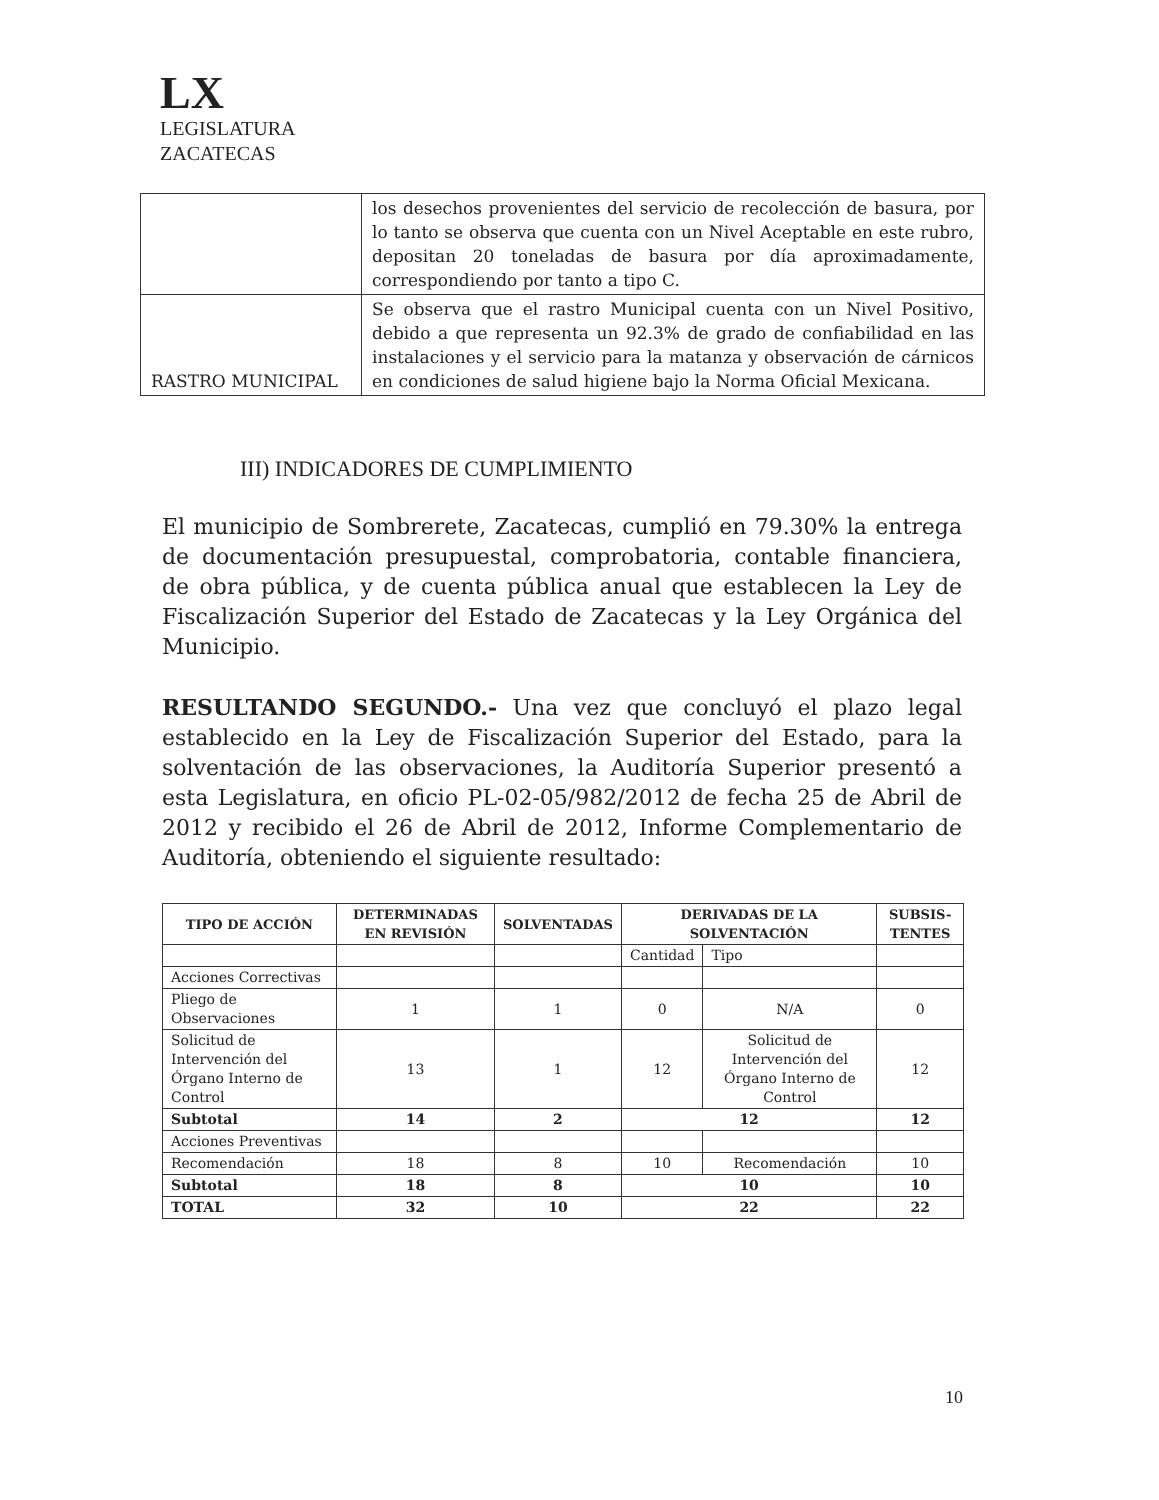LX
LEGISLATURA
ZACATECAS
| | los desechos provenientes del servicio de recolección de basura, por lo tanto se observa que cuenta con un Nivel Aceptable en este rubro, depositan 20 toneladas de basura por día aproximadamente, correspondiendo por tanto a tipo C. |
| RASTRO MUNICIPAL | Se observa que el rastro Municipal cuenta con un Nivel Positivo, debido a que representa un 92.3% de grado de confiabilidad en las instalaciones y el servicio para la matanza y observación de cárnicos en condiciones de salud higiene bajo la Norma Oficial Mexicana. |
III) INDICADORES DE CUMPLIMIENTO
El municipio de Sombrerete, Zacatecas, cumplió en 79.30% la entrega de documentación presupuestal, comprobatoria, contable financiera, de obra pública, y de cuenta pública anual que establecen la Ley de Fiscalización Superior del Estado de Zacatecas y la Ley Orgánica del Municipio.
RESULTANDO SEGUNDO.- Una vez que concluyó el plazo legal establecido en la Ley de Fiscalización Superior del Estado, para la solventación de las observaciones, la Auditoría Superior presentó a esta Legislatura, en oficio PL-02-05/982/2012 de fecha 25 de Abril de 2012 y recibido el 26 de Abril de 2012, Informe Complementario de Auditoría, obteniendo el siguiente resultado:
| TIPO DE ACCIÓN | DETERMINADAS EN REVISIÓN | SOLVENTADAS | DERIVADAS DE LA SOLVENTACIÓN | | SUBSIS-TENTES |
| --- | --- | --- | --- | --- | --- |
| | | | Cantidad | Tipo | |
| Acciones Correctivas | | | | | |
| Pliego de Observaciones | 1 | 1 | 0 | N/A | 0 |
| Solicitud de Intervención del Órgano Interno de Control | 13 | 1 | 12 | Solicitud de Intervención del Órgano Interno de Control | 12 |
| Subtotal | 14 | 2 | 12 | | 12 |
| Acciones Preventivas | | | | | |
| Recomendación | 18 | 8 | 10 | Recomendación | 10 |
| Subtotal | 18 | 8 | 10 | | 10 |
| TOTAL | 32 | 10 | 22 | | 22 |
10